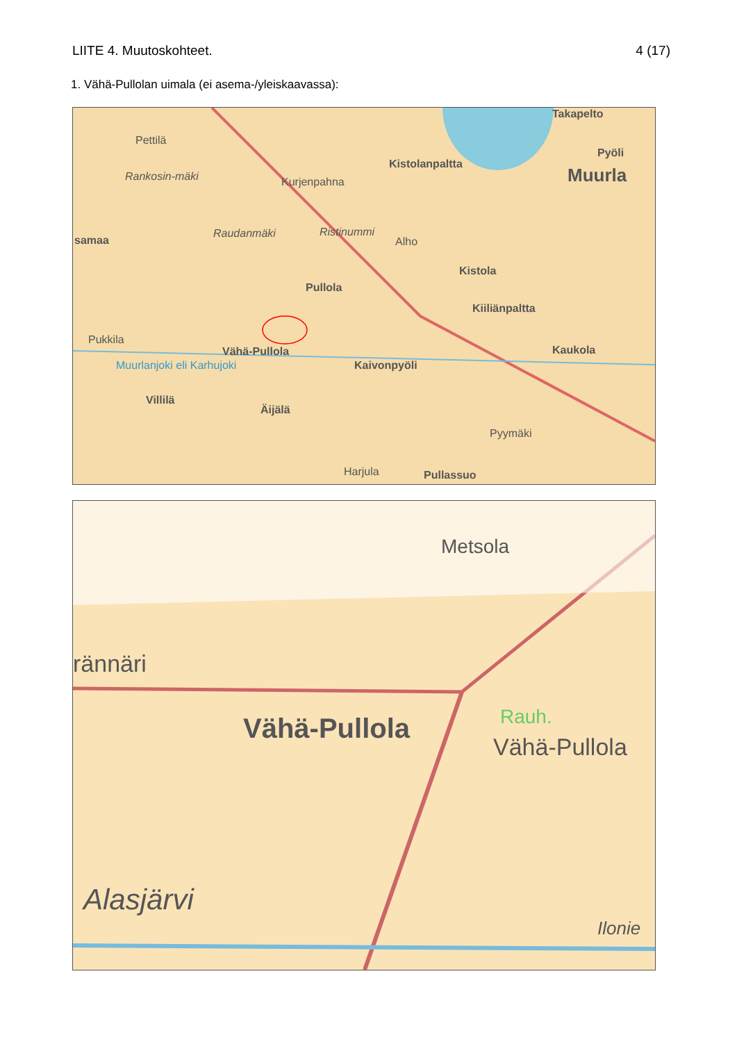LIITE 4. Muutoskohteet. 4 (17)
1. Vähä-Pullolan uimala (ei asema-/yleiskaavassa):
Takapelto
Pettilä
Pyöli
Kistolanpaltta
Muurla Rankosin-mäki Kurjenpahna
Raudanmäki Ristinummi
Alho samaa
Kistola
Pullola
Kiiliänpaltta
Pukkila
Vähä-Pullola Kaukola
Muurlanjoki eli Karhujoki Kaivonpyöli
Villilä
Äijälä
Pyymäki
Harjula Pullassuo
Metsola
rännäri
Vähä-Pullola Rauh.
Vähä-Pullola
Alasjärvi
Ilonie